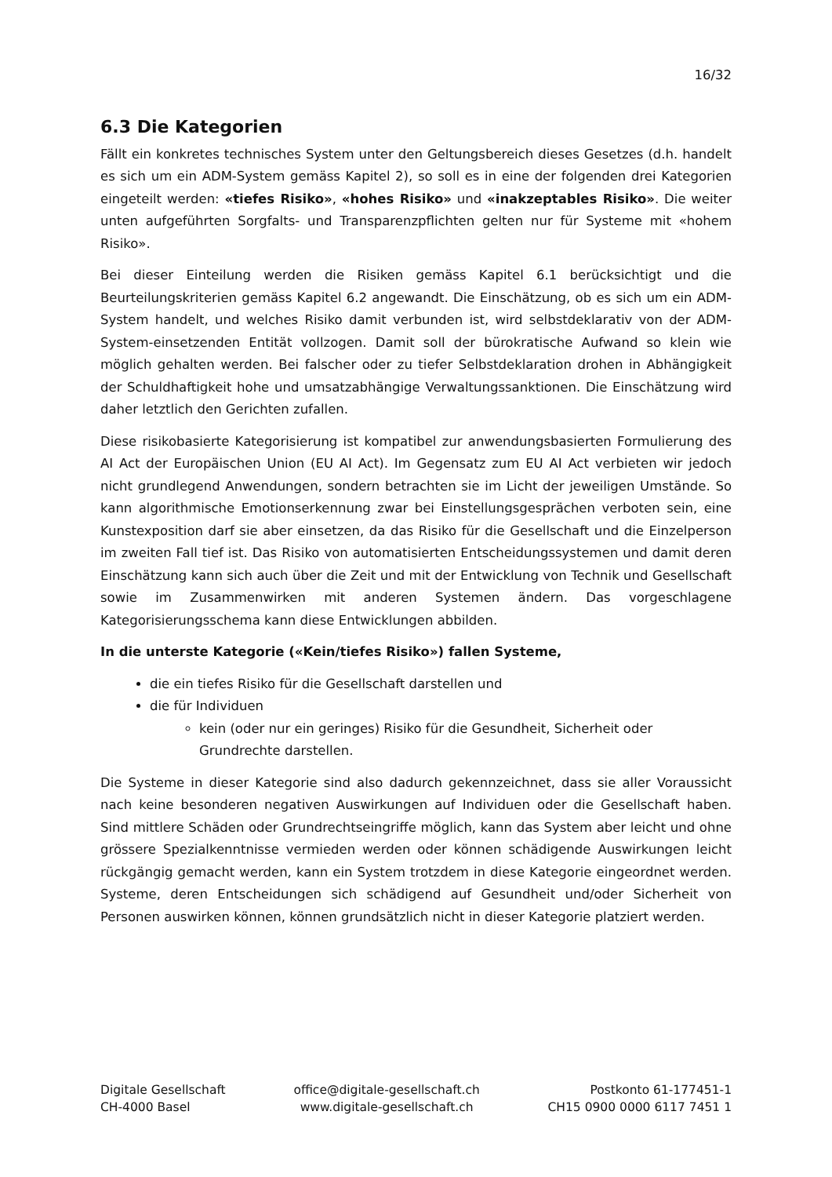16/32
6.3 Die Kategorien
Fällt ein konkretes technisches System unter den Geltungsbereich dieses Gesetzes (d.h. handelt es sich um ein ADM-System gemäss Kapitel 2), so soll es in eine der folgenden drei Kategorien eingeteilt werden: «tiefes Risiko», «hohes Risiko» und «inakzeptables Risiko». Die weiter unten aufgeführten Sorgfalts- und Transparenzpflichten gelten nur für Systeme mit «hohem Risiko».
Bei dieser Einteilung werden die Risiken gemäss Kapitel 6.1 berücksichtigt und die Beurteilungskriterien gemäss Kapitel 6.2 angewandt. Die Einschätzung, ob es sich um ein ADM-System handelt, und welches Risiko damit verbunden ist, wird selbstdeklarativ von der ADM-System-einsetzenden Entität vollzogen. Damit soll der bürokratische Aufwand so klein wie möglich gehalten werden. Bei falscher oder zu tiefer Selbstdeklaration drohen in Abhängigkeit der Schuldhaftigkeit hohe und umsatzabhängige Verwaltungssanktionen. Die Einschätzung wird daher letztlich den Gerichten zufallen.
Diese risikobasierte Kategorisierung ist kompatibel zur anwendungsbasierten Formulierung des AI Act der Europäischen Union (EU AI Act). Im Gegensatz zum EU AI Act verbieten wir jedoch nicht grundlegend Anwendungen, sondern betrachten sie im Licht der jeweiligen Umstände. So kann algorithmische Emotionserkennung zwar bei Einstellungsgesprächen verboten sein, eine Kunstexposition darf sie aber einsetzen, da das Risiko für die Gesellschaft und die Einzelperson im zweiten Fall tief ist. Das Risiko von automatisierten Entscheidungssystemen und damit deren Einschätzung kann sich auch über die Zeit und mit der Entwicklung von Technik und Gesellschaft sowie im Zusammenwirken mit anderen Systemen ändern. Das vorgeschlagene Kategorisierungsschema kann diese Entwicklungen abbilden.
In die unterste Kategorie («Kein/tiefes Risiko») fallen Systeme,
die ein tiefes Risiko für die Gesellschaft darstellen und
die für Individuen
kein (oder nur ein geringes) Risiko für die Gesundheit, Sicherheit oder Grundrechte darstellen.
Die Systeme in dieser Kategorie sind also dadurch gekennzeichnet, dass sie aller Voraussicht nach keine besonderen negativen Auswirkungen auf Individuen oder die Gesellschaft haben. Sind mittlere Schäden oder Grundrechtseingriffe möglich, kann das System aber leicht und ohne grössere Spezialkenntnisse vermieden werden oder können schädigende Auswirkungen leicht rückgängig gemacht werden, kann ein System trotzdem in diese Kategorie eingeordnet werden. Systeme, deren Entscheidungen sich schädigend auf Gesundheit und/oder Sicherheit von Personen auswirken können, können grundsätzlich nicht in dieser Kategorie platziert werden.
Digitale Gesellschaft
CH-4000 Basel
office@digitale-gesellschaft.ch
www.digitale-gesellschaft.ch
Postkonto 61-177451-1
CH15 0900 0000 6117 7451 1